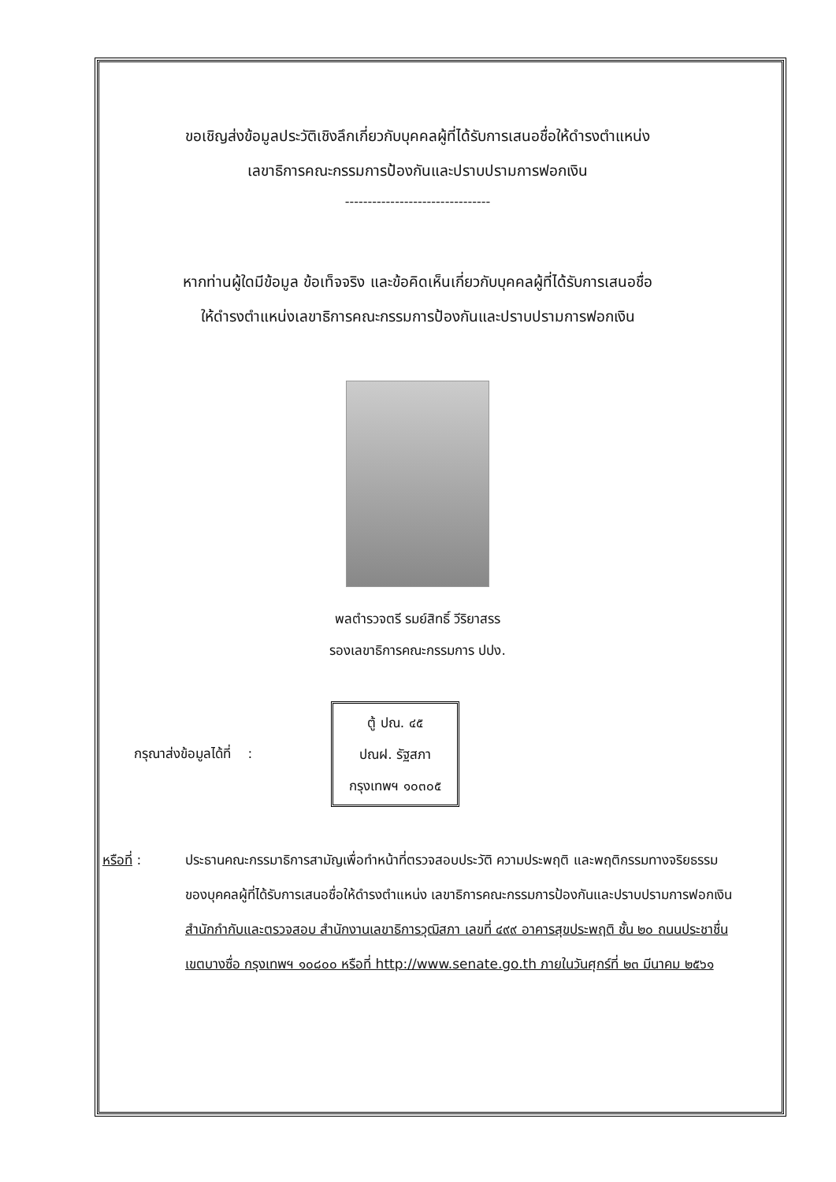ขอเชิญส่งข้อมูลประวัติเชิงลึกเกี่ยวกับบุคคลผู้ที่ได้รับการเสนอชื่อให้ดำรงตำแหน่ง
เลขาธิการคณะกรรมการป้องกันและปราบปรามการฟอกเงิน
--------------------------------
หากท่านผู้ใดมีข้อมูล ข้อเท็จจริง และข้อคิดเห็นเกี่ยวกับบุคคลผู้ที่ได้รับการเสนอชื่อ
ให้ดำรงตำแหน่งเลขาธิการคณะกรรมการป้องกันและปราบปรามการฟอกเงิน
พลตำรวจตรี รมย์สิทธิ์ วีริยาสรร
รองเลขาธิการคณะกรรมการ ปปง.
กรุณาส่งข้อมูลได้ที่ :
ตู้ ปณ. ๔๕
ปณฝ. รัฐสภา
กรุงเทพฯ ๑๐๓๐๕
หรือที่ : ประธานคณะกรรมาธิการสามัญเพื่อทำหน้าที่ตรวจสอบประวัติ ความประพฤติ และพฤติกรรมทางจริยธรรมของบุคคลผู้ที่ได้รับการเสนอชื่อให้ดำรงตำแหน่ง เลขาธิการคณะกรรมการป้องกันและปราบปรามการฟอกเงิน สำนักกำกับและตรวจสอบ สำนักงานเลขาธิการวุฒิสภา เลขที่ ๔๙๙ อาคารสุขประพฤติ ชั้น ๒๐ ถนนประชาชื่น เขตบางซื่อ กรุงเทพฯ ๑๐๘๐๐ หรือที่ http://www.senate.go.th ภายในวันศุกร์ที่ ๒๓ มีนาคม ๒๕๖๑